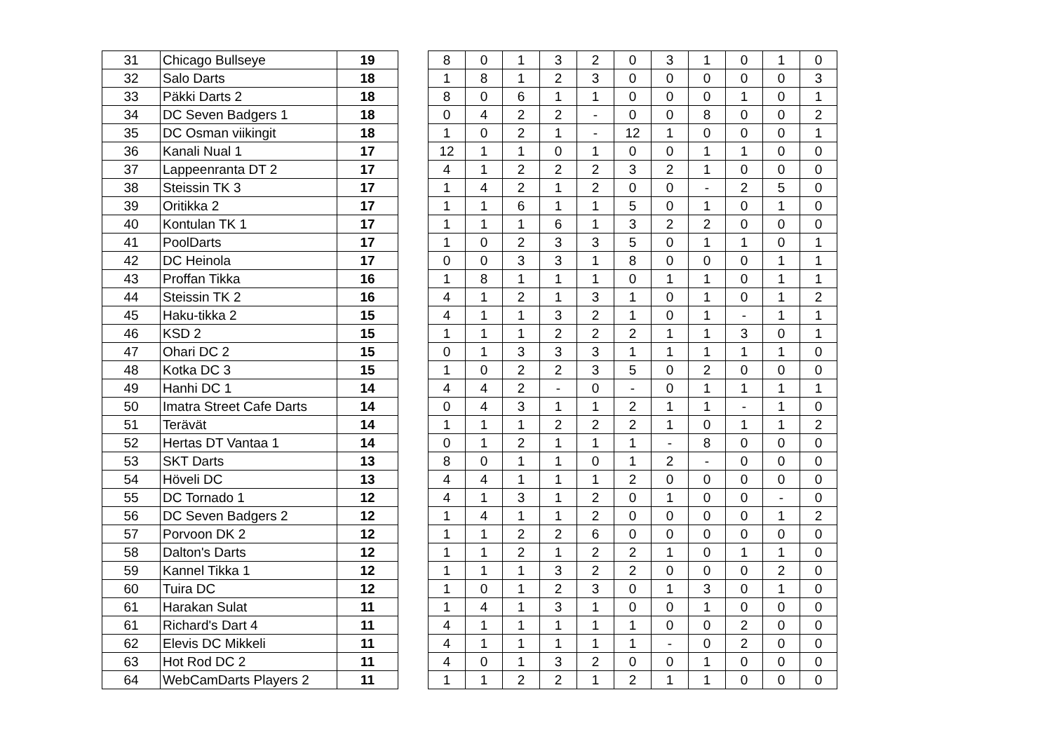| 31 | Chicago Bullseye | 19 |
| 32 | Salo Darts | 18 |
| 33 | Päkki Darts 2 | 18 |
| 34 | DC Seven Badgers 1 | 18 |
| 35 | DC Osman viikingit | 18 |
| 36 | Kanali Nual 1 | 17 |
| 37 | Lappeenranta DT 2 | 17 |
| 38 | Steissin TK 3 | 17 |
| 39 | Oritikka 2 | 17 |
| 40 | Kontulan TK 1 | 17 |
| 41 | PoolDarts | 17 |
| 42 | DC Heinola | 17 |
| 43 | Proffan Tikka | 16 |
| 44 | Steissin TK 2 | 16 |
| 45 | Haku-tikka 2 | 15 |
| 46 | KSD 2 | 15 |
| 47 | Ohari DC 2 | 15 |
| 48 | Kotka DC 3 | 15 |
| 49 | Hanhi DC 1 | 14 |
| 50 | Imatra Street Cafe Darts | 14 |
| 51 | Terävät | 14 |
| 52 | Hertas DT Vantaa 1 | 14 |
| 53 | SKT Darts | 13 |
| 54 | Höveli DC | 13 |
| 55 | DC Tornado 1 | 12 |
| 56 | DC Seven Badgers 2 | 12 |
| 57 | Porvoon DK 2 | 12 |
| 58 | Dalton's Darts | 12 |
| 59 | Kannel Tikka 1 | 12 |
| 60 | Tuira DC | 12 |
| 61 | Harakan Sulat | 11 |
| 61 | Richard's Dart 4 | 11 |
| 62 | Elevis DC Mikkeli | 11 |
| 63 | Hot Rod DC 2 | 11 |
| 64 | WebCamDarts Players 2 | 11 |
| 8 | 0 | 1 | 3 | 2 | 0 | 3 | 1 | 0 | 1 | 0 |
| 1 | 8 | 1 | 2 | 3 | 0 | 0 | 0 | 0 | 0 | 3 |
| 8 | 0 | 6 | 1 | 1 | 0 | 0 | 0 | 1 | 0 | 1 |
| 0 | 4 | 2 | 2 | - | 0 | 0 | 8 | 0 | 0 | 2 |
| 1 | 0 | 2 | 1 | - | 12 | 1 | 0 | 0 | 0 | 1 |
| 12 | 1 | 1 | 0 | 1 | 0 | 0 | 1 | 1 | 0 | 0 |
| 4 | 1 | 2 | 2 | 2 | 3 | 2 | 1 | 0 | 0 | 0 |
| 1 | 4 | 2 | 1 | 2 | 0 | 0 | - | 2 | 5 | 0 |
| 1 | 1 | 6 | 1 | 1 | 5 | 0 | 1 | 0 | 1 | 0 |
| 1 | 1 | 1 | 6 | 1 | 3 | 2 | 2 | 0 | 0 | 0 |
| 1 | 0 | 2 | 3 | 3 | 5 | 0 | 1 | 1 | 0 | 1 |
| 0 | 0 | 3 | 3 | 1 | 8 | 0 | 0 | 0 | 1 | 1 |
| 1 | 8 | 1 | 1 | 1 | 0 | 1 | 1 | 0 | 1 | 1 |
| 4 | 1 | 2 | 1 | 3 | 1 | 0 | 1 | 0 | 1 | 2 |
| 4 | 1 | 1 | 3 | 2 | 1 | 0 | 1 | - | 1 | 1 |
| 1 | 1 | 1 | 2 | 2 | 2 | 1 | 1 | 3 | 0 | 1 |
| 0 | 1 | 3 | 3 | 3 | 1 | 1 | 1 | 1 | 1 | 0 |
| 1 | 0 | 2 | 2 | 3 | 5 | 0 | 2 | 0 | 0 | 0 |
| 4 | 4 | 2 | - | 0 | - | 0 | 1 | 1 | 1 | 1 |
| 0 | 4 | 3 | 1 | 1 | 2 | 1 | 1 | - | 1 | 0 |
| 1 | 1 | 1 | 2 | 2 | 2 | 1 | 0 | 1 | 1 | 2 |
| 0 | 1 | 2 | 1 | 1 | 1 | - | 8 | 0 | 0 | 0 |
| 8 | 0 | 1 | 1 | 0 | 1 | 2 | - | 0 | 0 | 0 |
| 4 | 4 | 1 | 1 | 1 | 2 | 0 | 0 | 0 | 0 | 0 |
| 4 | 1 | 3 | 1 | 2 | 0 | 1 | 0 | 0 | - | 0 |
| 1 | 4 | 1 | 1 | 2 | 0 | 0 | 0 | 0 | 1 | 2 |
| 1 | 1 | 2 | 2 | 6 | 0 | 0 | 0 | 0 | 0 | 0 |
| 1 | 1 | 2 | 1 | 2 | 2 | 1 | 0 | 1 | 1 | 0 |
| 1 | 1 | 1 | 3 | 2 | 2 | 0 | 0 | 0 | 2 | 0 |
| 1 | 0 | 1 | 2 | 3 | 0 | 1 | 3 | 0 | 1 | 0 |
| 1 | 4 | 1 | 3 | 1 | 0 | 0 | 1 | 0 | 0 | 0 |
| 4 | 1 | 1 | 1 | 1 | 1 | 0 | 0 | 2 | 0 | 0 |
| 4 | 1 | 1 | 1 | 1 | 1 | - | 0 | 2 | 0 | 0 |
| 4 | 0 | 1 | 3 | 2 | 0 | 0 | 1 | 0 | 0 | 0 |
| 1 | 1 | 2 | 2 | 1 | 2 | 1 | 1 | 0 | 0 | 0 |